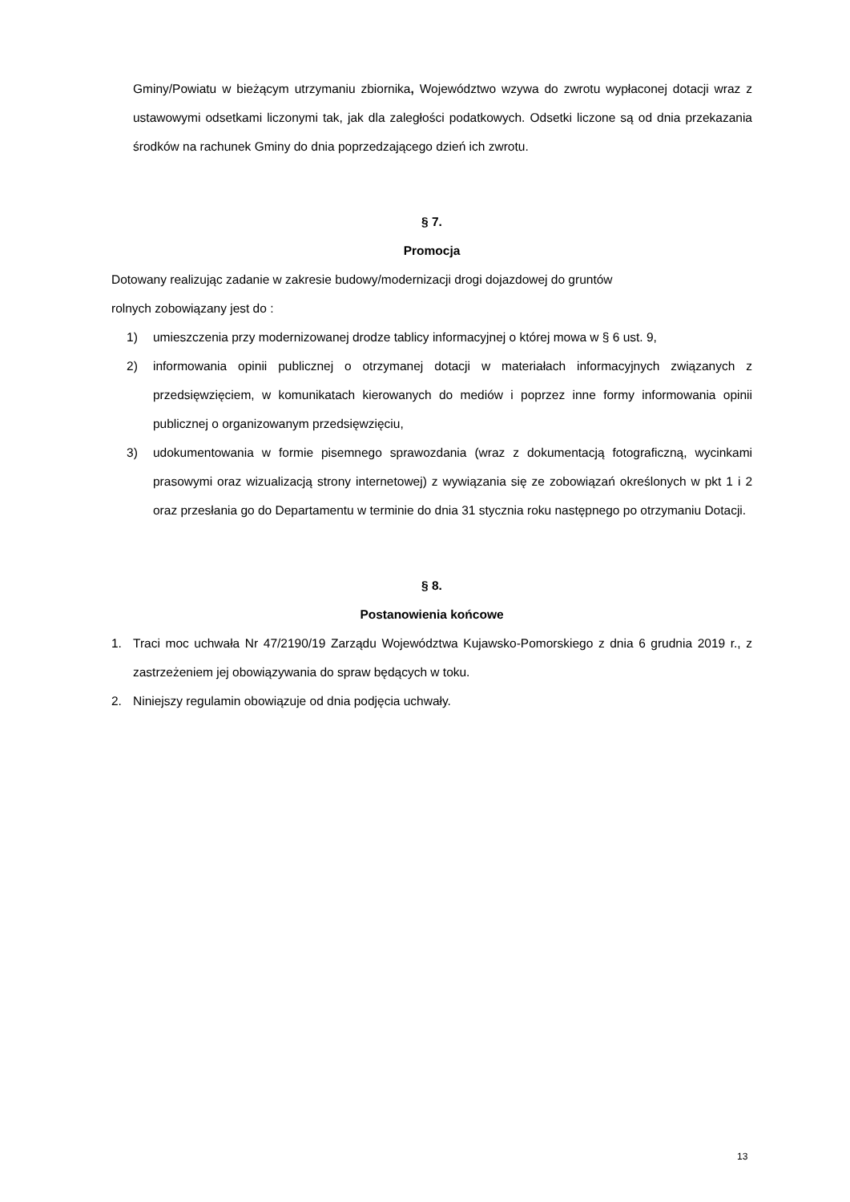Gminy/Powiatu w bieżącym utrzymaniu zbiornika, Województwo wzywa do zwrotu wypłaconej dotacji wraz z ustawowymi odsetkami liczonymi tak, jak dla zaległości podatkowych. Odsetki liczone są od dnia przekazania środków na rachunek Gminy do dnia poprzedzającego dzień ich zwrotu.
§ 7.
Promocja
Dotowany realizując zadanie w zakresie budowy/modernizacji drogi dojazdowej do gruntów
rolnych zobowiązany jest do :
1) umieszczenia przy modernizowanej drodze tablicy informacyjnej o której mowa w § 6 ust. 9,
2) informowania opinii publicznej o otrzymanej dotacji w materiałach informacyjnych związanych z przedsięwzięciem, w komunikatach kierowanych do mediów i poprzez inne formy informowania opinii publicznej o organizowanym przedsięwzięciu,
3) udokumentowania w formie pisemnego sprawozdania (wraz z dokumentacją fotograficzną, wycinkami prasowymi oraz wizualizacją strony internetowej) z wywiązania się ze zobowiązań określonych w pkt 1 i 2 oraz przesłania go do Departamentu w terminie do dnia 31 stycznia roku następnego po otrzymaniu Dotacji.
§ 8.
Postanowienia końcowe
1. Traci moc uchwała Nr 47/2190/19 Zarządu Województwa Kujawsko-Pomorskiego z dnia 6 grudnia 2019 r., z zastrzeżeniem jej obowiązywania do spraw będących w toku.
2. Niniejszy regulamin obowiązuje od dnia podjęcia uchwały.
13